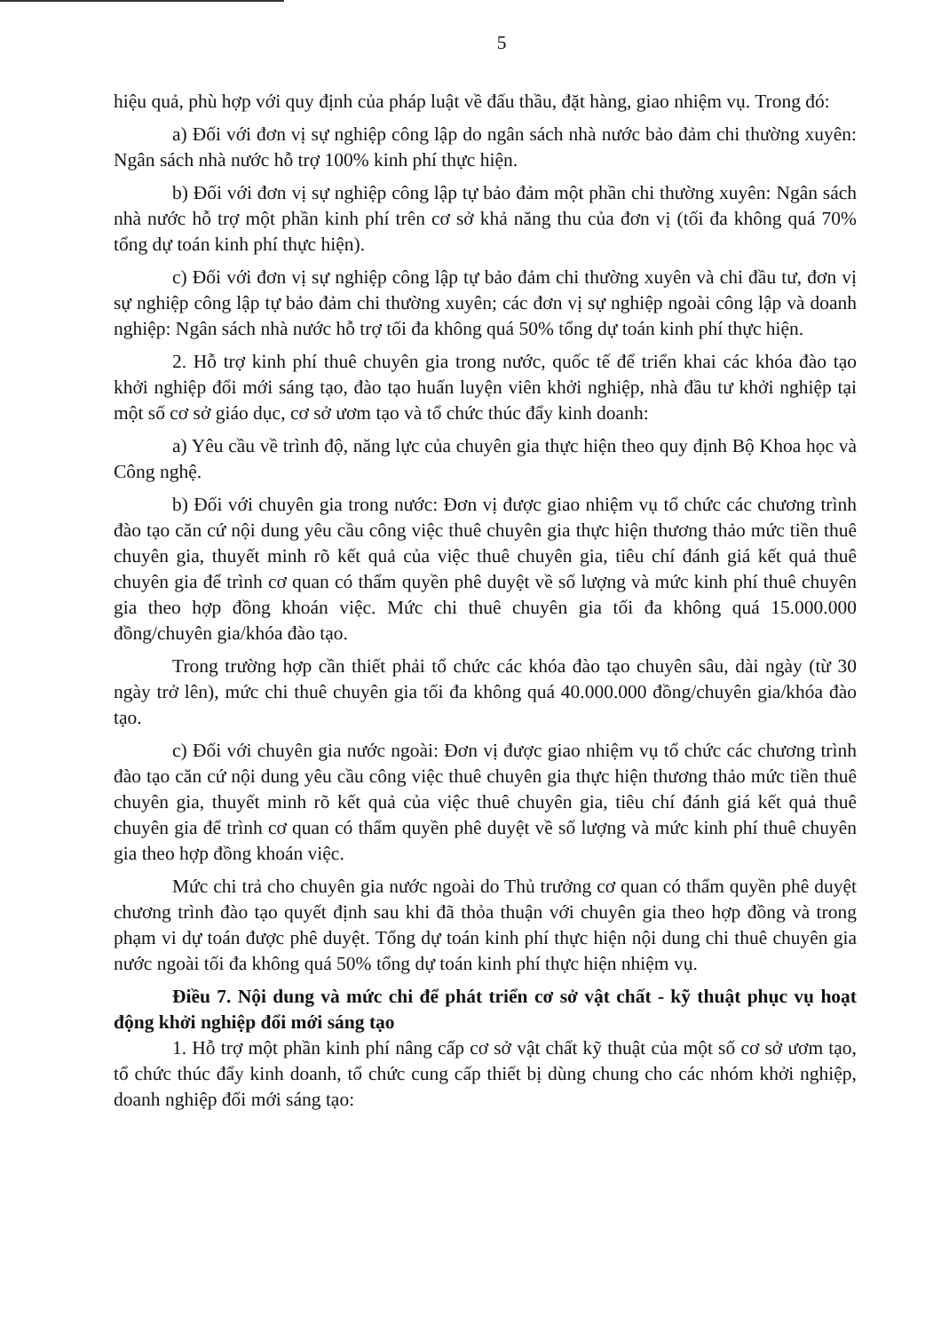5
hiệu quả, phù hợp với quy định của pháp luật về đấu thầu, đặt hàng, giao nhiệm vụ. Trong đó:
a) Đối với đơn vị sự nghiệp công lập do ngân sách nhà nước bảo đảm chi thường xuyên: Ngân sách nhà nước hỗ trợ 100% kinh phí thực hiện.
b) Đối với đơn vị sự nghiệp công lập tự bảo đảm một phần chi thường xuyên: Ngân sách nhà nước hỗ trợ một phần kinh phí trên cơ sở khả năng thu của đơn vị (tối đa không quá 70% tổng dự toán kinh phí thực hiện).
c) Đối với đơn vị sự nghiệp công lập tự bảo đảm chi thường xuyên và chi đầu tư, đơn vị sự nghiệp công lập tự bảo đảm chi thường xuyên; các đơn vị sự nghiệp ngoài công lập và doanh nghiệp: Ngân sách nhà nước hỗ trợ tối đa không quá 50% tổng dự toán kinh phí thực hiện.
2. Hỗ trợ kinh phí thuê chuyên gia trong nước, quốc tế để triển khai các khóa đào tạo khởi nghiệp đổi mới sáng tạo, đào tạo huấn luyện viên khởi nghiệp, nhà đầu tư khởi nghiệp tại một số cơ sở giáo dục, cơ sở ươm tạo và tổ chức thúc đẩy kinh doanh:
a) Yêu cầu về trình độ, năng lực của chuyên gia thực hiện theo quy định Bộ Khoa học và Công nghệ.
b) Đối với chuyên gia trong nước: Đơn vị được giao nhiệm vụ tổ chức các chương trình đào tạo căn cứ nội dung yêu cầu công việc thuê chuyên gia thực hiện thương thảo mức tiền thuê chuyên gia, thuyết minh rõ kết quả của việc thuê chuyên gia, tiêu chí đánh giá kết quả thuê chuyên gia để trình cơ quan có thẩm quyền phê duyệt về số lượng và mức kinh phí thuê chuyên gia theo hợp đồng khoán việc. Mức chi thuê chuyên gia tối đa không quá 15.000.000 đồng/chuyên gia/khóa đào tạo.
Trong trường hợp cần thiết phải tổ chức các khóa đào tạo chuyên sâu, dài ngày (từ 30 ngày trở lên), mức chi thuê chuyên gia tối đa không quá 40.000.000 đồng/chuyên gia/khóa đào tạo.
c) Đối với chuyên gia nước ngoài: Đơn vị được giao nhiệm vụ tổ chức các chương trình đào tạo căn cứ nội dung yêu cầu công việc thuê chuyên gia thực hiện thương thảo mức tiền thuê chuyên gia, thuyết minh rõ kết quả của việc thuê chuyên gia, tiêu chí đánh giá kết quả thuê chuyên gia để trình cơ quan có thẩm quyền phê duyệt về số lượng và mức kinh phí thuê chuyên gia theo hợp đồng khoán việc.
Mức chi trả cho chuyên gia nước ngoài do Thủ trưởng cơ quan có thẩm quyền phê duyệt chương trình đào tạo quyết định sau khi đã thỏa thuận với chuyên gia theo hợp đồng và trong phạm vi dự toán được phê duyệt. Tổng dự toán kinh phí thực hiện nội dung chi thuê chuyên gia nước ngoài tối đa không quá 50% tổng dự toán kinh phí thực hiện nhiệm vụ.
Điều 7. Nội dung và mức chi để phát triển cơ sở vật chất - kỹ thuật phục vụ hoạt động khởi nghiệp đổi mới sáng tạo
1. Hỗ trợ một phần kinh phí nâng cấp cơ sở vật chất kỹ thuật của một số cơ sở ươm tạo, tổ chức thúc đẩy kinh doanh, tổ chức cung cấp thiết bị dùng chung cho các nhóm khởi nghiệp, doanh nghiệp đổi mới sáng tạo: